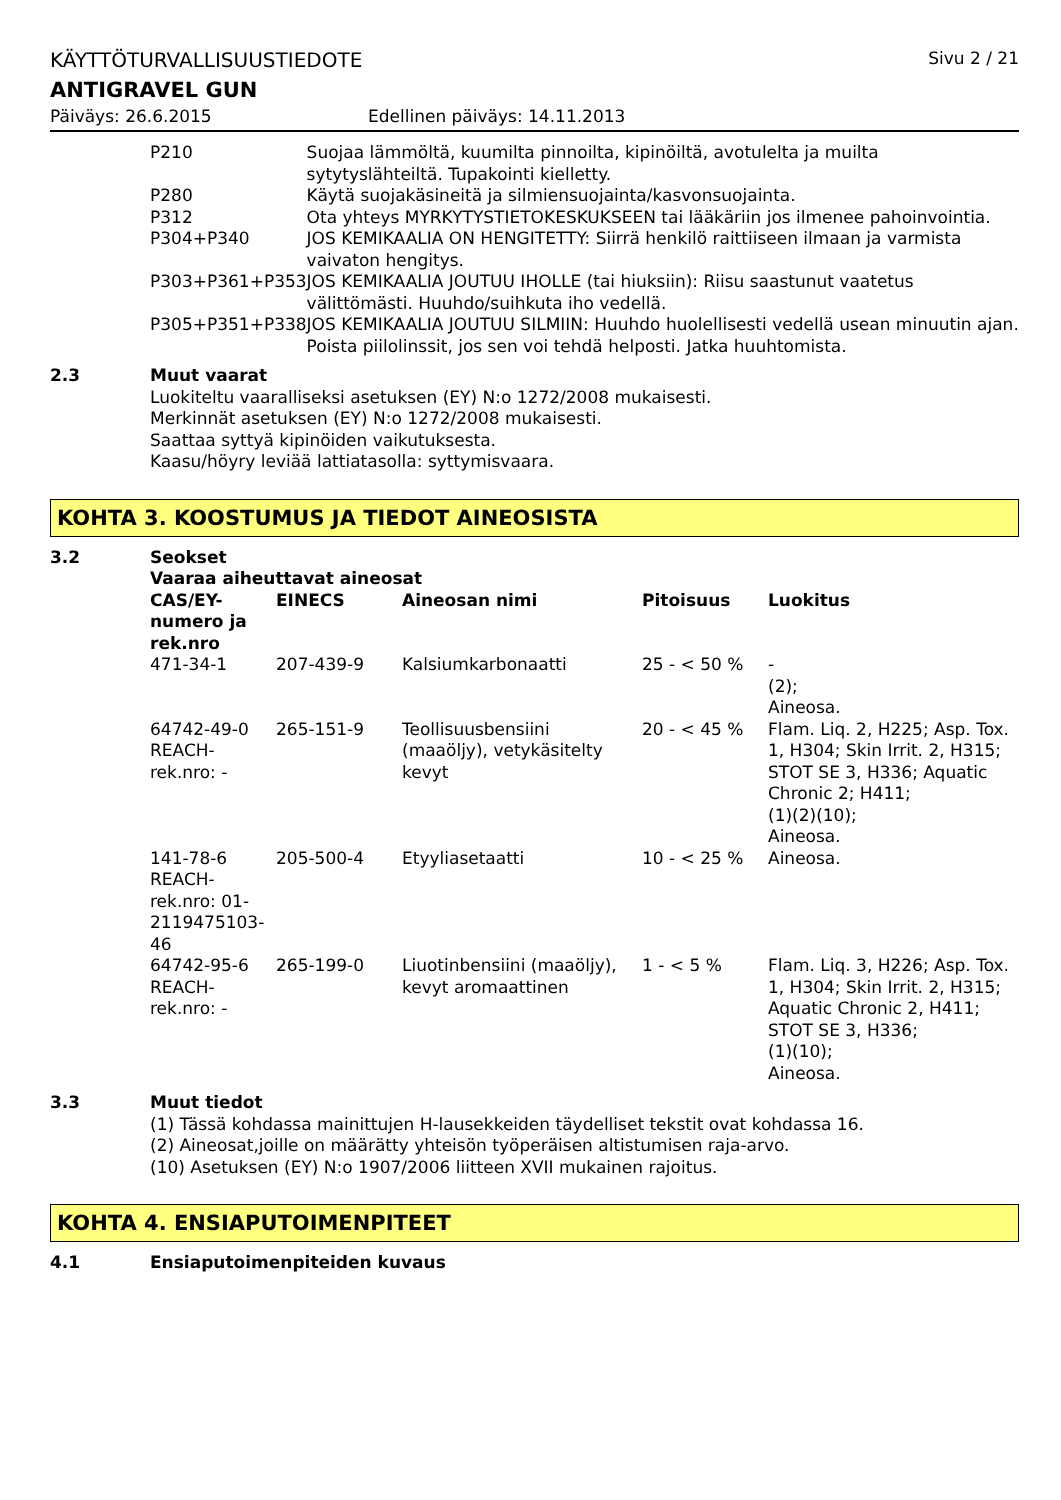KÄYTTÖTURVALLISUUSTIEDOTE Sivu 2 / 21
ANTIGRAVEL GUN
Päiväys: 26.6.2015 Edellinen päiväys: 14.11.2013
| P210 | Suojaa lämmöltä, kuumilta pinnoilta, kipinöiltä, avotulelta ja muilta sytytyslähteiltä. Tupakointi kielletty. |
| P280 | Käytä suojakäsineitä ja silmiensuojainta/kasvonsuojainta. |
| P312 | Ota yhteys MYRKYTYSTIETOKESKUKSEEN tai lääkäriin jos ilmenee pahoinvointia. |
| P304+P340 | JOS KEMIKAALIA ON HENGITETTY: Siirrä henkilö raittiiseen ilmaan ja varmista vaivaton hengitys. |
| P303+P361+P353 | JOS KEMIKAALIA JOUTUU IHOLLE (tai hiuksiin): Riisu saastunut vaatetus välittömästi. Huuhdo/suihkuta iho vedellä. |
| P305+P351+P338 | JOS KEMIKAALIA JOUTUU SILMIIN: Huuhdo huolellisesti vedellä usean minuutin ajan. Poista piilolinssit, jos sen voi tehdä helposti. Jatka huuhtomista. |
2.3 Muut vaarat
Luokiteltu vaaralliseksi asetuksen (EY) N:o 1272/2008 mukaisesti.
Merkinnät asetuksen (EY) N:o 1272/2008 mukaisesti.
Saattaa syttyä kipinöiden vaikutuksesta.
Kaasu/höyry leviää lattiatasolla: syttymisvaara.
KOHTA 3. KOOSTUMUS JA TIEDOT AINEOSISTA
3.2 Seokset
Vaaraa aiheuttavat aineosat
| CAS/EY-numero ja rek.nro | EINECS | Aineosan nimi | Pitoisuus | Luokitus |
| --- | --- | --- | --- | --- |
| 471-34-1 | 207-439-9 | Kalsiumkarbonaatti | 25 - < 50 % | - (2); Aineosa. |
| 64742-49-0 REACH-rek.nro: - | 265-151-9 | Teollisuusbensiini (maaöljy), vetykäsitelty kevyt | 20 - < 45 % | Flam. Liq. 2, H225; Asp. Tox. 1, H304; Skin Irrit. 2, H315; STOT SE 3, H336; Aquatic Chronic 2; H411; (1)(2)(10); Aineosa. |
| 141-78-6 REACH-rek.nro: 01-2119475103-46 | 205-500-4 | Etyyliasetaatti | 10 - < 25 % | Aineosa. |
| 64742-95-6 REACH-rek.nro: - | 265-199-0 | Liuotinbensiini (maaöljy), kevyt aromaattinen | 1 - < 5 % | Flam. Liq. 3, H226; Asp. Tox. 1, H304; Skin Irrit. 2, H315; Aquatic Chronic 2, H411; STOT SE 3, H336; (1)(10); Aineosa. |
3.3 Muut tiedot
(1) Tässä kohdassa mainittujen H-lausekkeiden täydelliset tekstit ovat kohdassa 16.
(2) Aineosat,joille on määrätty yhteisön työperäisen altistumisen raja-arvo.
(10) Asetuksen (EY) N:o 1907/2006 liitteen XVII mukainen rajoitus.
KOHTA 4. ENSIAPUTOIMENPITEET
4.1 Ensiaputoimenpiteiden kuvaus